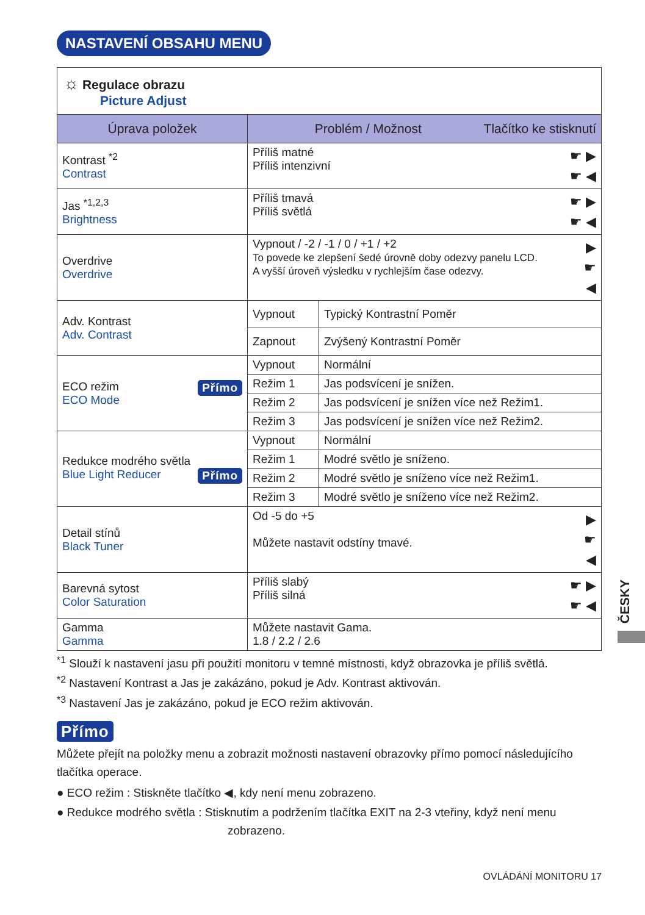NASTAVENÍ OBSAHU MENU
| ☼ Regulace obrazu Picture Adjust | | |
| Úprava položek | Problém / Možnost Tlačítko ke stisknutí | |
| Kontrast <sup>*2</sup> Contrast | ☛ ▶ ☛ ◀ Příliš matné Příliš intenzivní | |
| Jas <sup>*1,2,3</sup> Brightness | ☛ ▶ ☛ ◀ Příliš tmavá Příliš světlá | |
| Overdrive Overdrive | ▶ ☛ ◀ Vypnout / -2 / -1 / 0 / +1 / +2 To povede ke zlepšení šedé úrovně doby odezvy panelu LCD. A vyšší úroveň výsledku v rychlejším čase odezvy. | |
| Adv. Kontrast Adv. Contrast | Vypnout | Typický Kontrastní Poměr |
| | Zapnout | Zvýšený Kontrastní Poměr |
| Přímo ECO režim ECO Mode | Vypnout | Normální |
| | Režim 1 | Jas podsvícení je snížen. |
| | Režim 2 | Jas podsvícení je snížen více než Režim1. |
| | Režim 3 | Jas podsvícení je snížen více než Režim2. |
| Redukce modrého světla Přímo Blue Light Reducer | Vypnout | Normální |
| | Režim 1 | Modré světlo je sníženo. |
| | Režim 2 | Modré světlo je sníženo více než Režim1. |
| | Režim 3 | Modré světlo je sníženo více než Režim2. |
| Detail stínů Black Tuner | ▶ ☛ ◀ Od -5 do +5 Můžete nastavit odstíny tmavé. | |
| Barevná sytost Color Saturation | ☛ ▶ ☛ ◀ Příliš slabý Příliš silná | |
| Gamma Gamma | Můžete nastavit Gama. 1.8 / 2.2 / 2.6 | |
<sup>*1</sup> Slouží k nastavení jasu při použití monitoru v temné místnosti, když obrazovka je příliš světlá.
<sup>*2</sup> Nastavení Kontrast a Jas je zakázáno, pokud je Adv. Kontrast aktivován.
<sup>*3</sup> Nastavení Jas je zakázáno, pokud je ECO režim aktivován.
Přímo
Můžete přejít na položky menu a zobrazit možnosti nastavení obrazovky přímo pomocí následujícího tlačítka operace.
● ECO režim : Stiskněte tlačítko ◀, kdy není menu zobrazeno.
● Redukce modrého světla : Stisknutím a podržením tlačítka EXIT na 2-3 vteřiny, když není menu
zobrazeno.
OVLÁDÁNÍ MONITORU 17
ČESKY